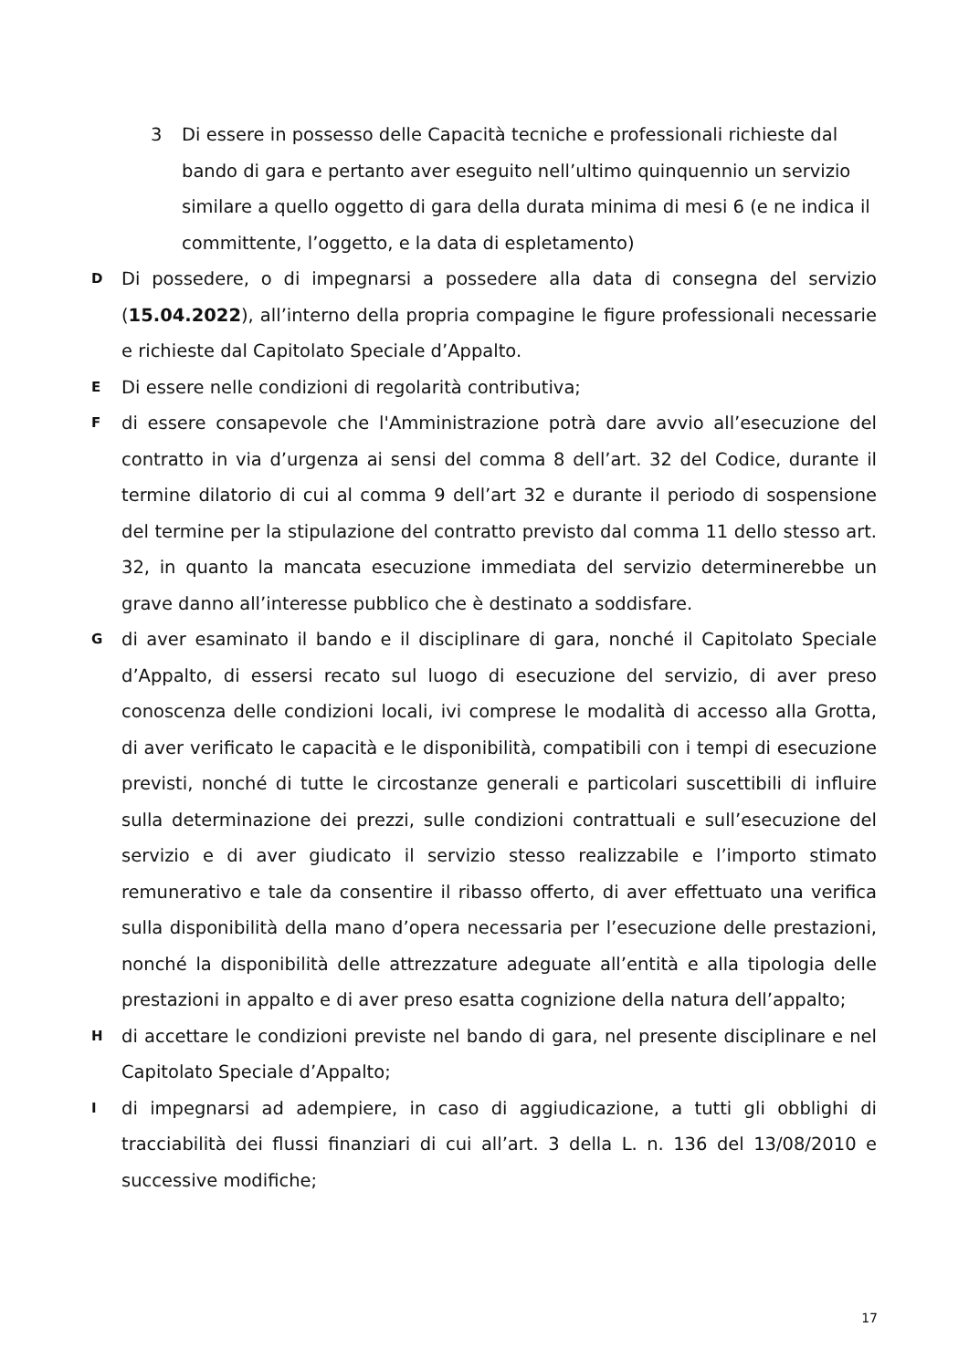3 Di essere in possesso delle Capacità tecniche e professionali richieste dal bando di gara e pertanto aver eseguito nell’ultimo quinquennio un servizio similare a quello oggetto di gara della durata minima di mesi 6 (e ne indica il committente, l’oggetto, e la data di espletamento)
D
Di possedere, o di impegnarsi a possedere alla data di consegna del servizio (15.04.2022), all’interno della propria compagine le figure professionali necessarie e richieste dal Capitolato Speciale d’Appalto.
E
Di essere nelle condizioni di regolarità contributiva;
F
di essere consapevole che l'Amministrazione potrà dare avvio all’esecuzione del contratto in via d’urgenza ai sensi del comma 8 dell’art. 32 del Codice, durante il termine dilatorio di cui al comma 9 dell’art 32 e durante il periodo di sospensione del termine per la stipulazione del contratto previsto dal comma 11 dello stesso art. 32, in quanto la mancata esecuzione immediata del servizio determinerebbe un grave danno all’interesse pubblico che è destinato a soddisfare.
G
di aver esaminato il bando e il disciplinare di gara, nonché il Capitolato Speciale d’Appalto, di essersi recato sul luogo di esecuzione del servizio, di aver preso conoscenza delle condizioni locali, ivi comprese le modalità di accesso alla Grotta, di aver verificato le capacità e le disponibilità, compatibili con i tempi di esecuzione previsti, nonché di tutte le circostanze generali e particolari suscettibili di influire sulla determinazione dei prezzi, sulle condizioni contrattuali e sull’esecuzione del servizio e di aver giudicato il servizio stesso realizzabile e l’importo stimato remunerativo e tale da consentire il ribasso offerto, di aver effettuato una verifica sulla disponibilità della mano d’opera necessaria per l’esecuzione delle prestazioni, nonché la disponibilità delle attrezzature adeguate all’entità e alla tipologia delle prestazioni in appalto e di aver preso esatta cognizione della natura dell’appalto;
H
di accettare le condizioni previste nel bando di gara, nel presente disciplinare e nel Capitolato Speciale d’Appalto;
I
di impegnarsi ad adempiere, in caso di aggiudicazione, a tutti gli obblighi di tracciabilità dei flussi finanziari di cui all’art. 3 della L. n. 136 del 13/08/2010 e successive modifiche;
17